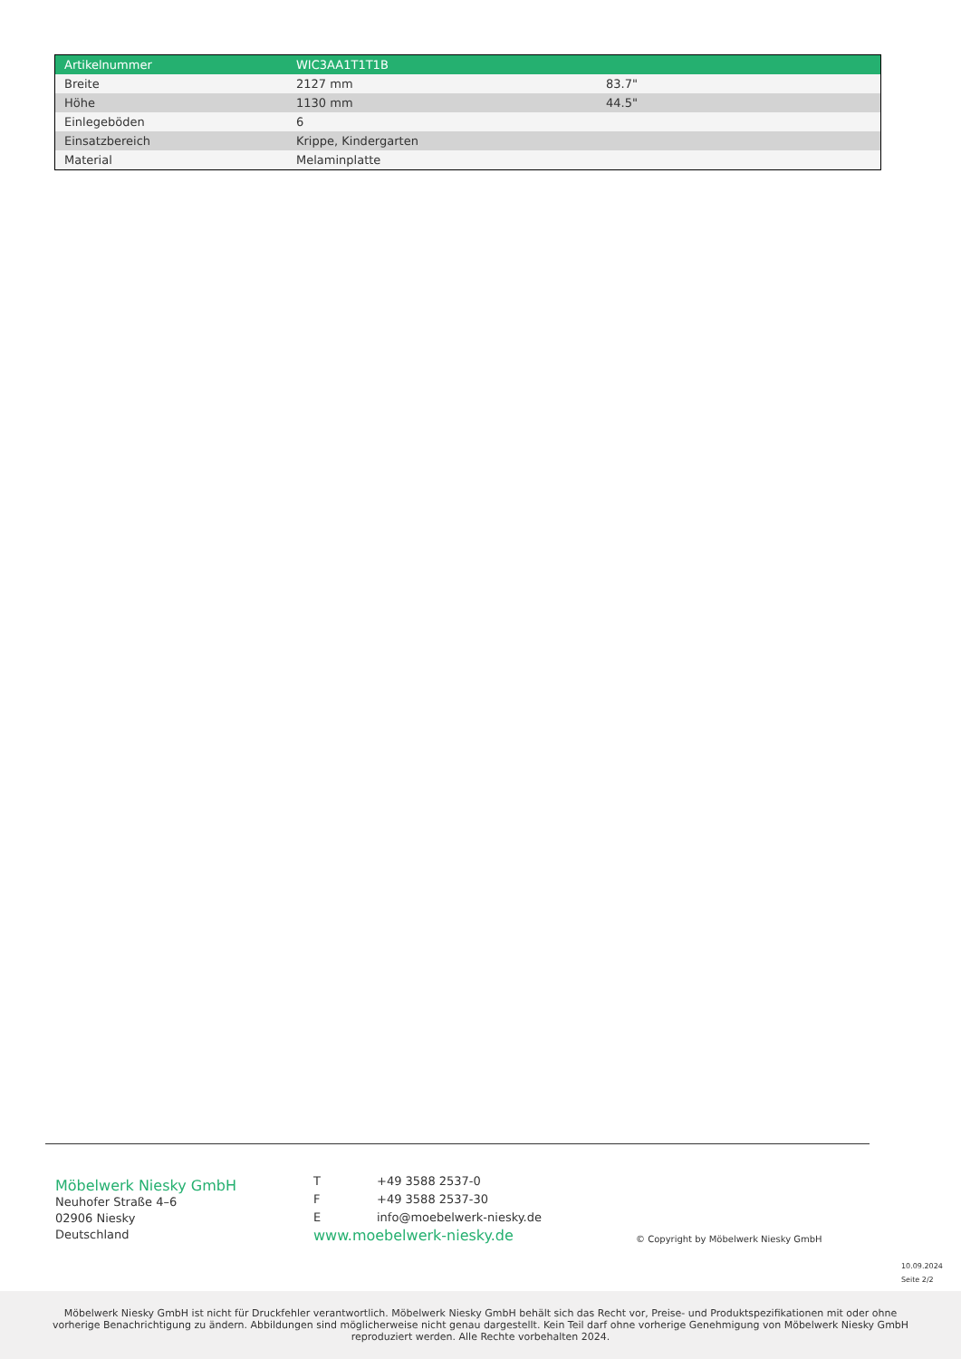| Artikelnummer | WIC3AA1T1T1B | |
| Breite | 2127 mm | 83.7" |
| Höhe | 1130 mm | 44.5" |
| Einlegeböden | 6 | |
| Einsatzbereich | Krippe, Kindergarten | |
| Material | Melaminplatte | |
Möbelwerk Niesky GmbH
Neuhofer Straße 4–6
02906 Niesky
Deutschland
| T | +49 3588 2537-0 |
| F | +49 3588 2537-30 |
| E | info@moebelwerk-niesky.de |
www.moebelwerk-niesky.de
© Copyright by Möbelwerk Niesky GmbH
10.09.2024
Seite 2/2
Möbelwerk Niesky GmbH ist nicht für Druckfehler verantwortlich. Möbelwerk Niesky GmbH behält sich das Recht vor, Preise- und Produktspezifikationen mit oder ohne vorherige Benachrichtigung zu ändern. Abbildungen sind möglicherweise nicht genau dargestellt. Kein Teil darf ohne vorherige Genehmigung von Möbelwerk Niesky GmbH reproduziert werden. Alle Rechte vorbehalten 2024.